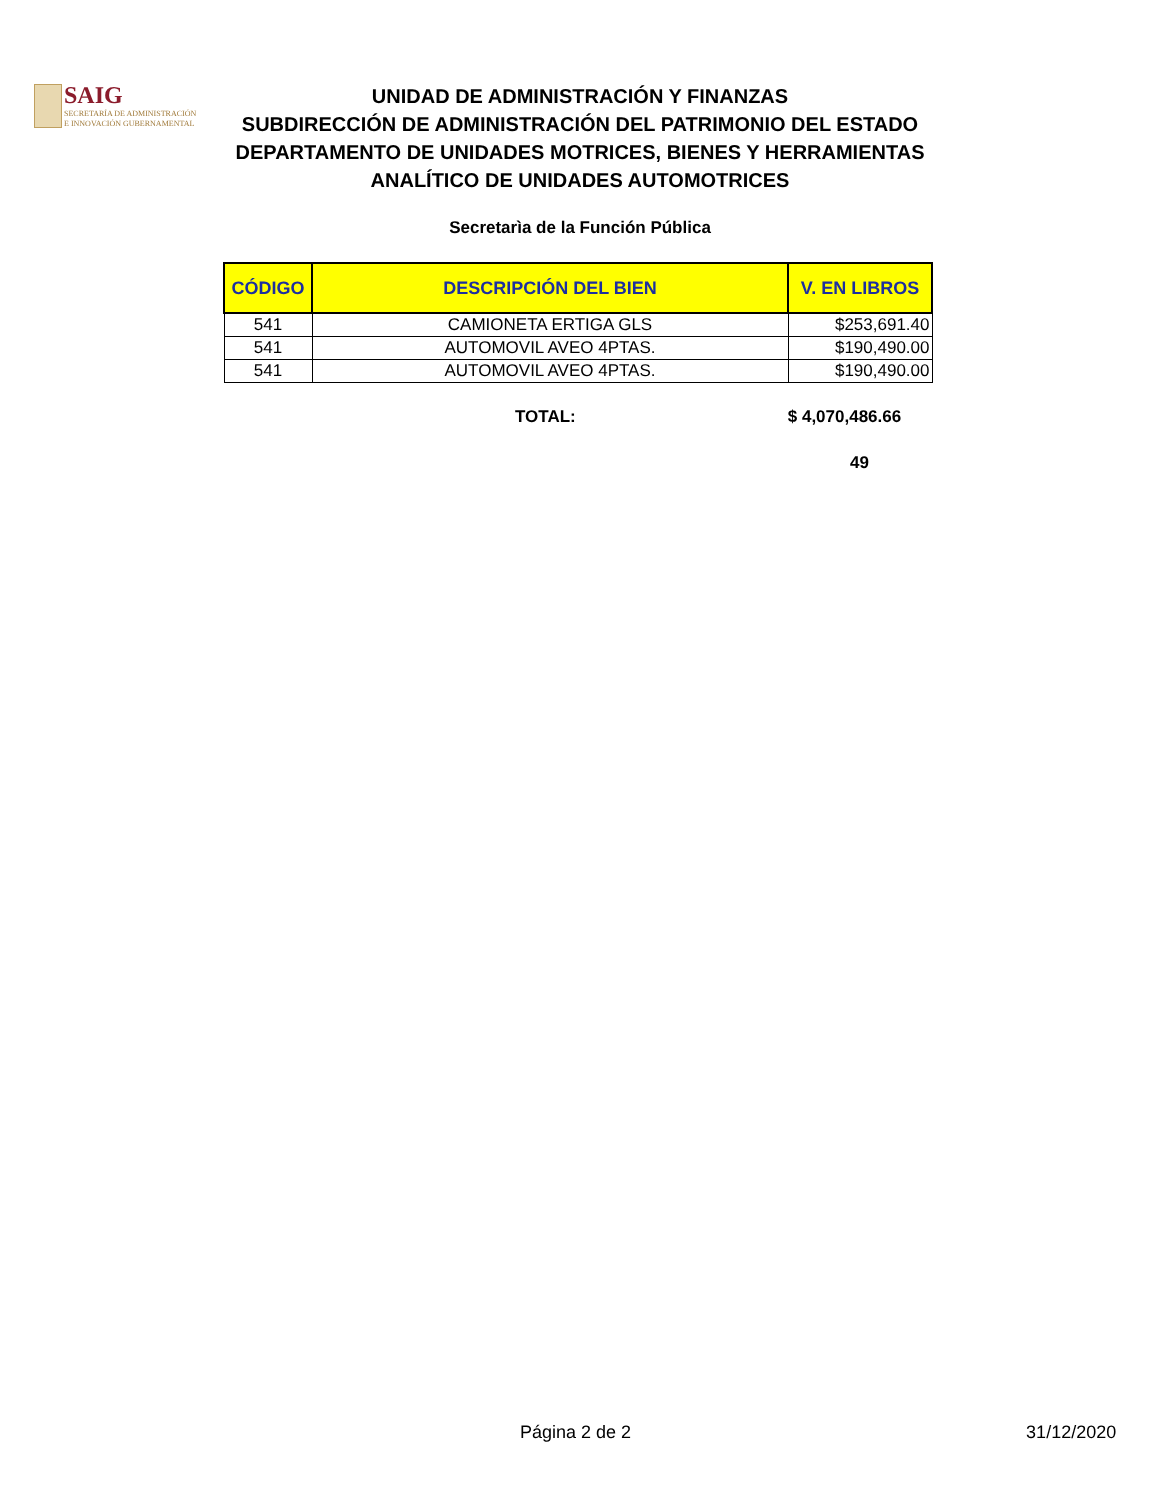SAIG
SECRETARÍA DE ADMINISTRACIÓN
E INNOVACIÓN GUBERNAMENTAL
UNIDAD DE ADMINISTRACIÓN Y FINANZAS
SUBDIRECCIÓN DE ADMINISTRACIÓN DEL PATRIMONIO DEL ESTADO
DEPARTAMENTO DE UNIDADES MOTRICES, BIENES Y HERRAMIENTAS
ANALÍTICO DE UNIDADES AUTOMOTRICES
Secretarìa de la Función Pública
| CÓDIGO | DESCRIPCIÓN DEL BIEN | V. EN LIBROS |
| --- | --- | --- |
| 541 | CAMIONETA ERTIGA GLS | $253,691.40 |
| 541 | AUTOMOVIL AVEO 4PTAS. | $190,490.00 |
| 541 | AUTOMOVIL AVEO 4PTAS. | $190,490.00 |
TOTAL: $ 4,070,486.66
49
Página 2 de 2 31/12/2020